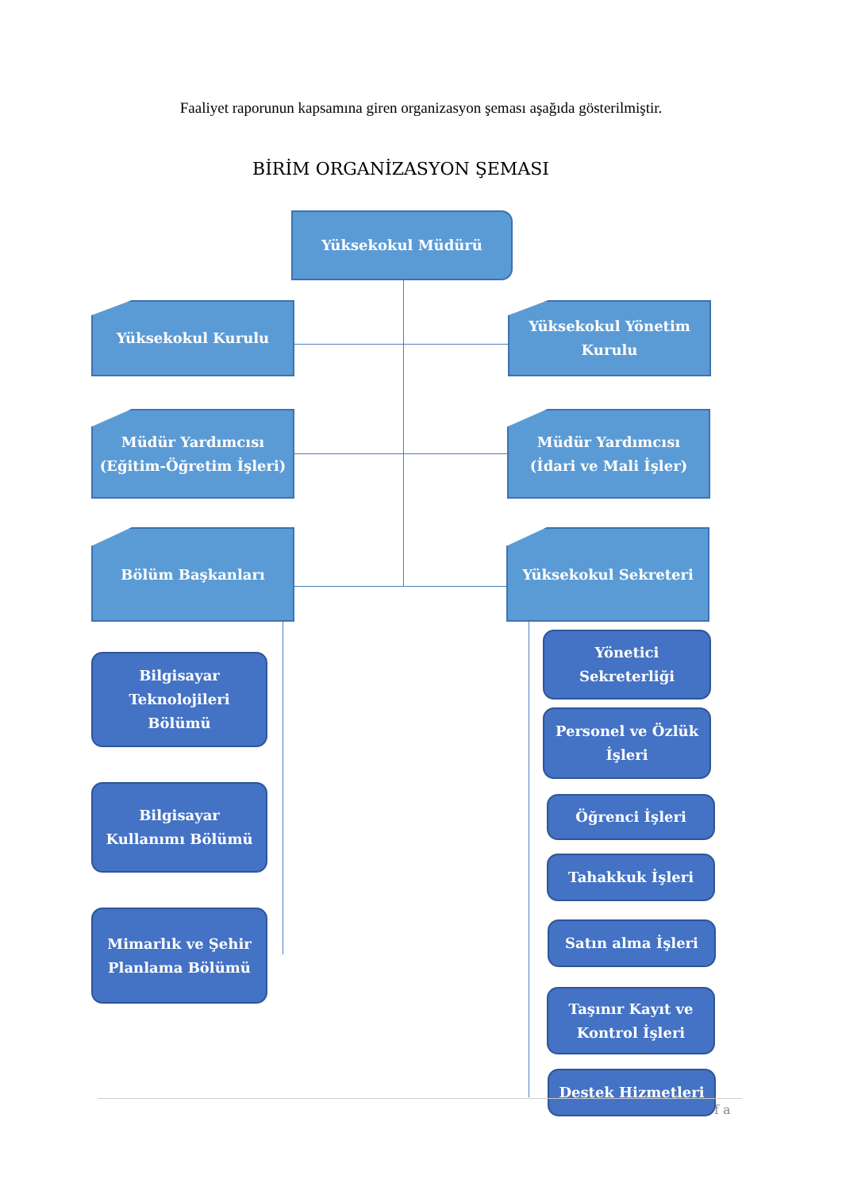Faaliyet raporunun kapsamına giren organizasyon şeması aşağıda gösterilmiştir.
BİRİM ORGANİZASYON ŞEMASI
Yüksekokul Müdürü
Yüksekokul Kurulu
Yüksekokul Yönetim
Kurulu
Müdür Yardımcısı
(Eğitim-Öğretim İşleri)
Müdür Yardımcısı
(İdari ve Mali İşler)
Bölüm Başkanları Yüksekokul Sekreteri
Bilgisayar
Teknolojileri
Bölümü
Bilgisayar
Kullanımı Bölümü
Mimarlık ve Şehir
Planlama Bölümü
Yönetici
Sekreterliği
Personel ve Özlük
İşleri
Öğrenci İşleri
Tahakkuk İşleri
Satın alma İşleri
Taşınır Kayıt ve
Kontrol İşleri
Destek Hizmetleri
f a